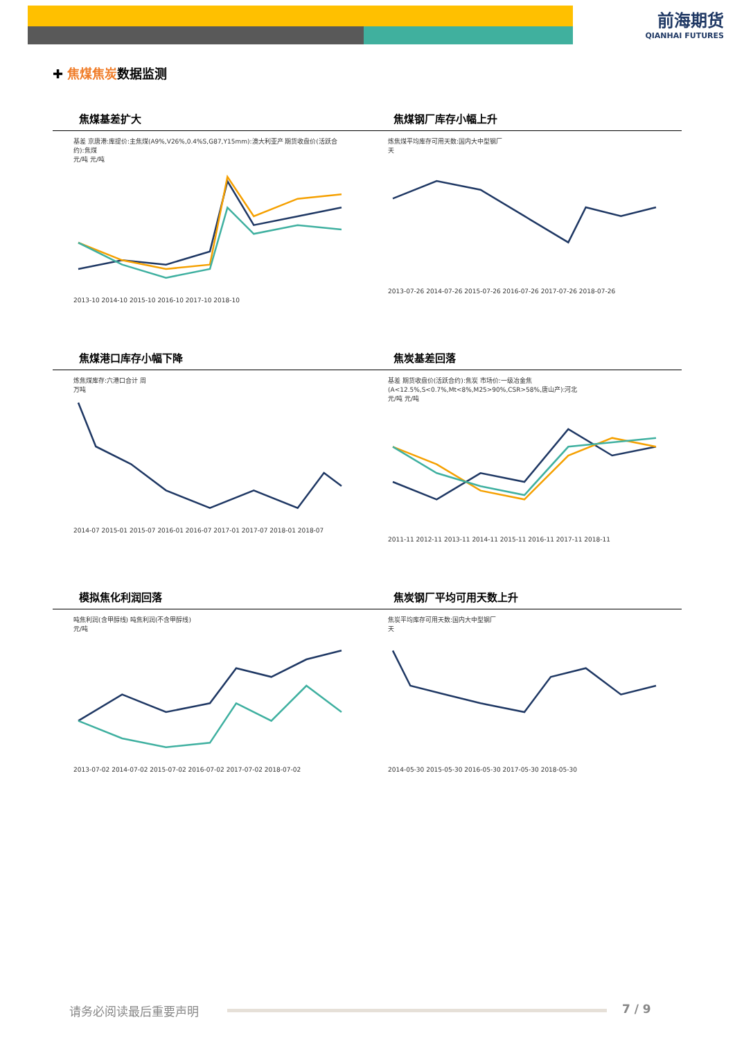前海期货
QIANHAI FUTURES
✚ 焦煤焦炭数据监测
焦煤基差扩大
基差 京唐港:库提价:主焦煤(A9%,V26%,0.4%S,G87,Y15mm):澳大利亚产 期货收盘价(活跃合约):焦煤
元/吨 元/吨2013-10 2014-10 2015-10 2016-10 2017-10 2018-10
焦煤钢厂库存小幅上升
炼焦煤平均库存可用天数:国内大中型钢厂
天2013-07-26 2014-07-26 2015-07-26 2016-07-26 2017-07-26 2018-07-26
焦煤港口库存小幅下降
炼焦煤库存:六港口合计 周
万吨2014-07 2015-01 2015-07 2016-01 2016-07 2017-01 2017-07 2018-01 2018-07
焦炭基差回落
基差 期货收盘价(活跃合约):焦炭 市场价:一级冶金焦(A<12.5%,S<0.7%,Mt<8%,M25>90%,CSR>58%,唐山产):河北
元/吨 元/吨2011-11 2012-11 2013-11 2014-11 2015-11 2016-11 2017-11 2018-11
模拟焦化利润回落
吨焦利润(含甲醇线) 吨焦利润(不含甲醇线)
元/吨2013-07-02 2014-07-02 2015-07-02 2016-07-02 2017-07-02 2018-07-02
焦炭钢厂平均可用天数上升
焦炭平均库存可用天数:国内大中型钢厂
天2014-05-30 2015-05-30 2016-05-30 2017-05-30 2018-05-30
请务必阅读最后重要声明 7 / 9